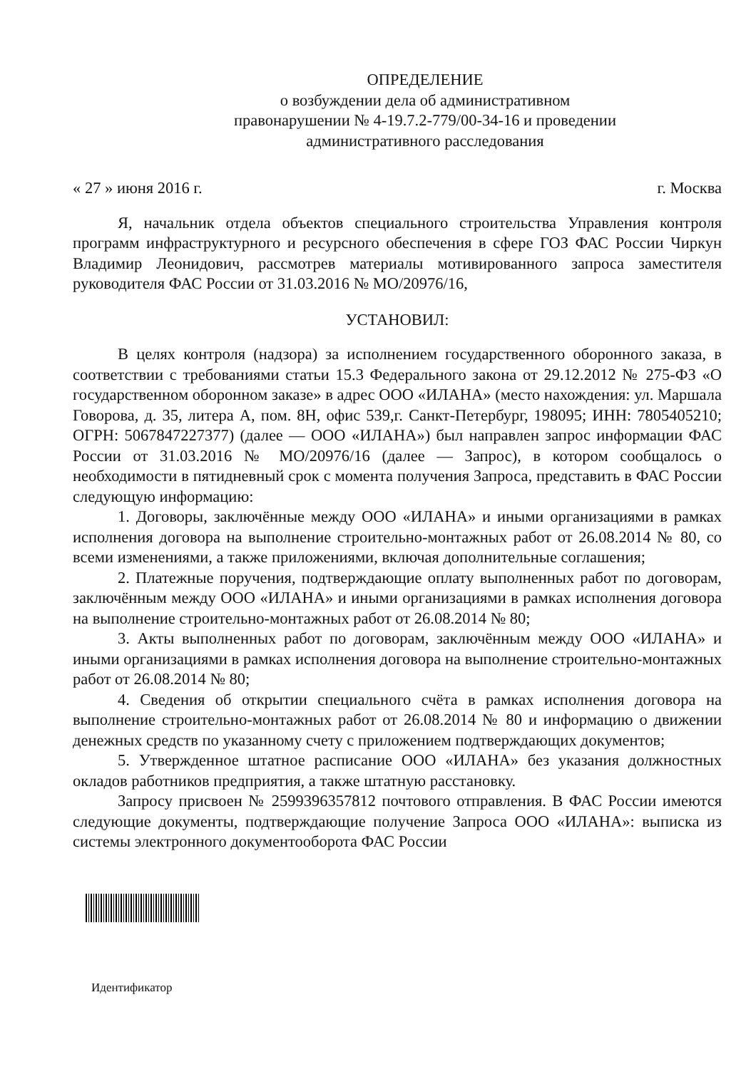ОПРЕДЕЛЕНИЕ
о возбуждении дела об административном
правонарушении № 4-19.7.2-779/00-34-16 и проведении
административного расследования
« 27 » июня 2016 г. г. Москва
Я, начальник отдела объектов специального строительства Управления контроля программ инфраструктурного и ресурсного обеспечения в сфере ГОЗ ФАС России Чиркун Владимир Леонидович, рассмотрев материалы мотивированного запроса заместителя руководителя ФАС России от 31.03.2016 № МО/20976/16,
УСТАНОВИЛ:
В целях контроля (надзора) за исполнением государственного оборонного заказа, в соответствии с требованиями статьи 15.3 Федерального закона от 29.12.2012 № 275-ФЗ «О государственном оборонном заказе» в адрес ООО «ИЛАНА» (место нахождения: ул. Маршала Говорова, д. 35, литера А, пом. 8Н, офис 539,г. Санкт-Петербург, 198095; ИНН: 7805405210; ОГРН: 5067847227377) (далее — ООО «ИЛАНА») был направлен запрос информации ФАС России от 31.03.2016 № МО/20976/16 (далее — Запрос), в котором сообщалось о необходимости в пятидневный срок с момента получения Запроса, представить в ФАС России следующую информацию:
1. Договоры, заключённые между ООО «ИЛАНА» и иными организациями в рамках исполнения договора на выполнение строительно-монтажных работ от 26.08.2014 № 80, со всеми изменениями, а также приложениями, включая дополнительные соглашения;
2. Платежные поручения, подтверждающие оплату выполненных работ по договорам, заключённым между ООО «ИЛАНА» и иными организациями в рамках исполнения договора на выполнение строительно-монтажных работ от 26.08.2014 № 80;
3. Акты выполненных работ по договорам, заключённым между ООО «ИЛАНА» и иными организациями в рамках исполнения договора на выполнение строительно-монтажных работ от 26.08.2014 № 80;
4. Сведения об открытии специального счёта в рамках исполнения договора на выполнение строительно-монтажных работ от 26.08.2014 № 80 и информацию о движении денежных средств по указанному счету с приложением подтверждающих документов;
5. Утвержденное штатное расписание ООО «ИЛАНА» без указания должностных окладов работников предприятия, а также штатную расстановку.
Запросу присвоен № 2599396357812 почтового отправления. В ФАС России имеются следующие документы, подтверждающие получение Запроса ООО «ИЛАНА»: выписка из системы электронного документооборота ФАС России
Идентификатор